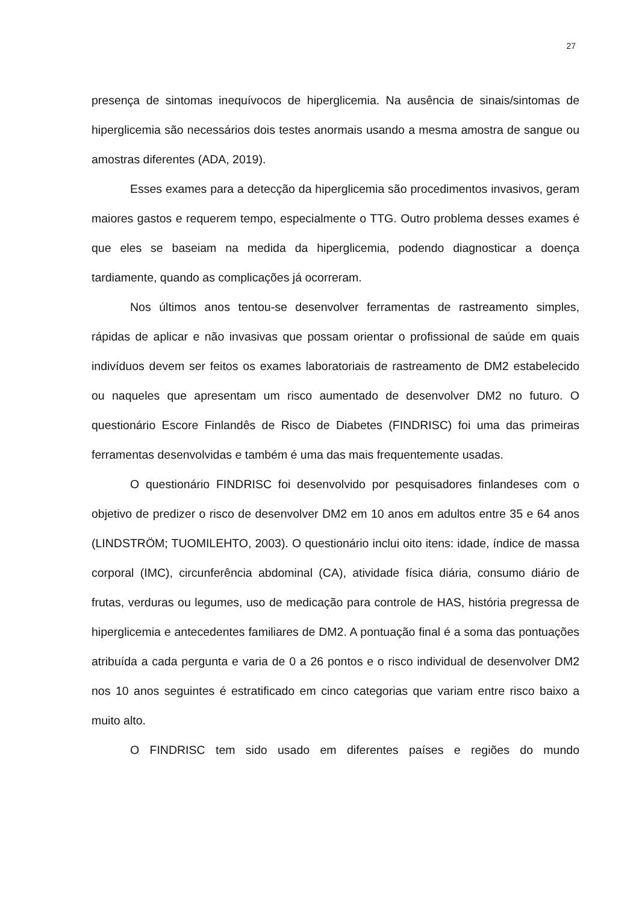27
presença de sintomas inequívocos de hiperglicemia. Na ausência de sinais/sintomas de hiperglicemia são necessários dois testes anormais usando a mesma amostra de sangue ou amostras diferentes (ADA, 2019).
Esses exames para a detecção da hiperglicemia são procedimentos invasivos, geram maiores gastos e requerem tempo, especialmente o TTG. Outro problema desses exames é que eles se baseiam na medida da hiperglicemia, podendo diagnosticar a doença tardiamente, quando as complicações já ocorreram.
Nos últimos anos tentou-se desenvolver ferramentas de rastreamento simples, rápidas de aplicar e não invasivas que possam orientar o profissional de saúde em quais indivíduos devem ser feitos os exames laboratoriais de rastreamento de DM2 estabelecido ou naqueles que apresentam um risco aumentado de desenvolver DM2 no futuro. O questionário Escore Finlandês de Risco de Diabetes (FINDRISC) foi uma das primeiras ferramentas desenvolvidas e também é uma das mais frequentemente usadas.
O questionário FINDRISC foi desenvolvido por pesquisadores finlandeses com o objetivo de predizer o risco de desenvolver DM2 em 10 anos em adultos entre 35 e 64 anos (LINDSTRÖM; TUOMILEHTO, 2003). O questionário inclui oito itens: idade, índice de massa corporal (IMC), circunferência abdominal (CA), atividade física diária, consumo diário de frutas, verduras ou legumes, uso de medicação para controle de HAS, história pregressa de hiperglicemia e antecedentes familiares de DM2. A pontuação final é a soma das pontuações atribuída a cada pergunta e varia de 0 a 26 pontos e o risco individual de desenvolver DM2 nos 10 anos seguintes é estratificado em cinco categorias que variam entre risco baixo a muito alto.
O FINDRISC tem sido usado em diferentes países e regiões do mundo